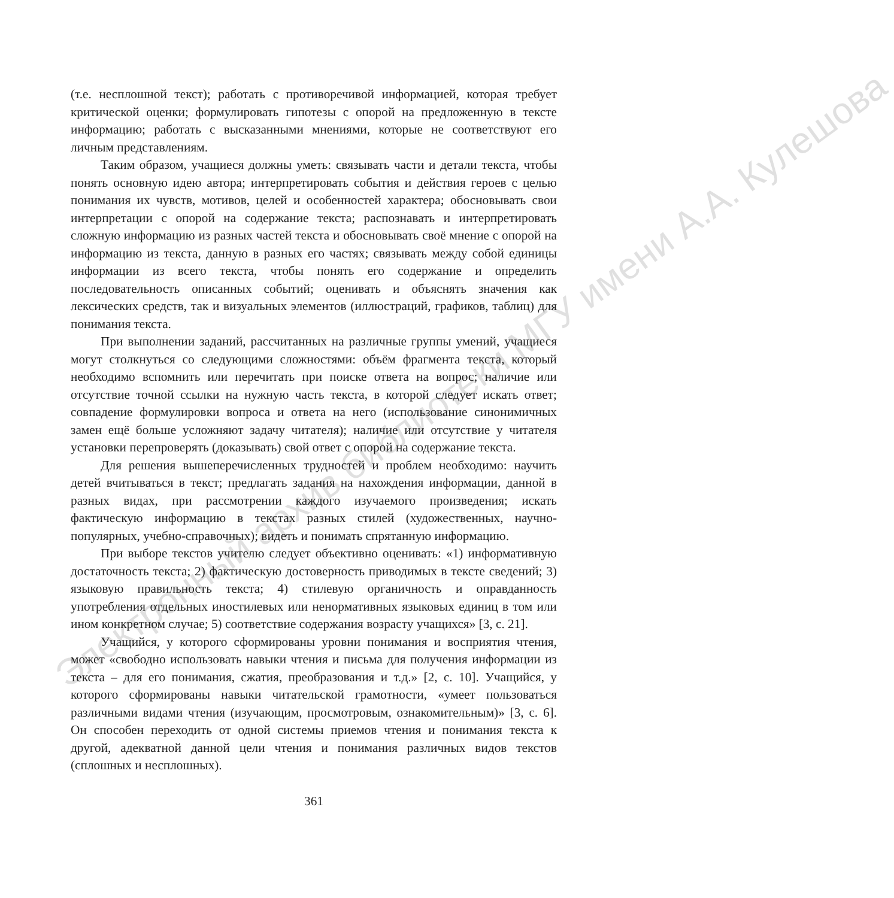(т.е. несплошной текст); работать с противоречивой информацией, которая требует критической оценки; формулировать гипотезы с опорой на предложенную в тексте информацию; работать с высказанными мнениями, которые не соответствуют его личным представлениям.
Таким образом, учащиеся должны уметь: связывать части и детали текста, чтобы понять основную идею автора; интерпретировать события и действия героев с целью понимания их чувств, мотивов, целей и особенностей характера; обосновывать свои интерпретации с опорой на содержание текста; распознавать и интерпретировать сложную информацию из разных частей текста и обосновывать своё мнение с опорой на информацию из текста, данную в разных его частях; связывать между собой единицы информации из всего текста, чтобы понять его содержание и определить последовательность описанных событий; оценивать и объяснять значения как лексических средств, так и визуальных элементов (иллюстраций, графиков, таблиц) для понимания текста.
При выполнении заданий, рассчитанных на различные группы умений, учащиеся могут столкнуться со следующими сложностями: объём фрагмента текста, который необходимо вспомнить или перечитать при поиске ответа на вопрос; наличие или отсутствие точной ссылки на нужную часть текста, в которой следует искать ответ; совпадение формулировки вопроса и ответа на него (использование синонимичных замен ещё больше усложняют задачу читателя); наличие или отсутствие у читателя установки перепроверять (доказывать) свой ответ с опорой на содержание текста.
Для решения вышеперечисленных трудностей и проблем необходимо: научить детей вчитываться в текст; предлагать задания на нахождения информации, данной в разных видах, при рассмотрении каждого изучаемого произведения; искать фактическую информацию в текстах разных стилей (художественных, научно-популярных, учебно-справочных); видеть и понимать спрятанную информацию.
При выборе текстов учителю следует объективно оценивать: «1) информативную достаточность текста; 2) фактическую достоверность приводимых в тексте сведений; 3) языковую правильность текста; 4) стилевую органичность и оправданность употребления отдельных иностилевых или ненормативных языковых единиц в том или ином конкретном случае; 5) соответствие содержания возрасту учащихся» [3, с. 21].
Учащийся, у которого сформированы уровни понимания и восприятия чтения, может «свободно использовать навыки чтения и письма для получения информации из текста – для его понимания, сжатия, преобразования и т.д.» [2, с. 10]. Учащийся, у которого сформированы навыки читательской грамотности, «умеет пользоваться различными видами чтения (изучающим, просмотровым, ознакомительным)» [3, с. 6]. Он способен переходить от одной системы приемов чтения и понимания текста к другой, адекватной данной цели чтения и понимания различных видов текстов (сплошных и несплошных).
361
Электронный архив библиотеки МГУ имени А.А. Кулешова